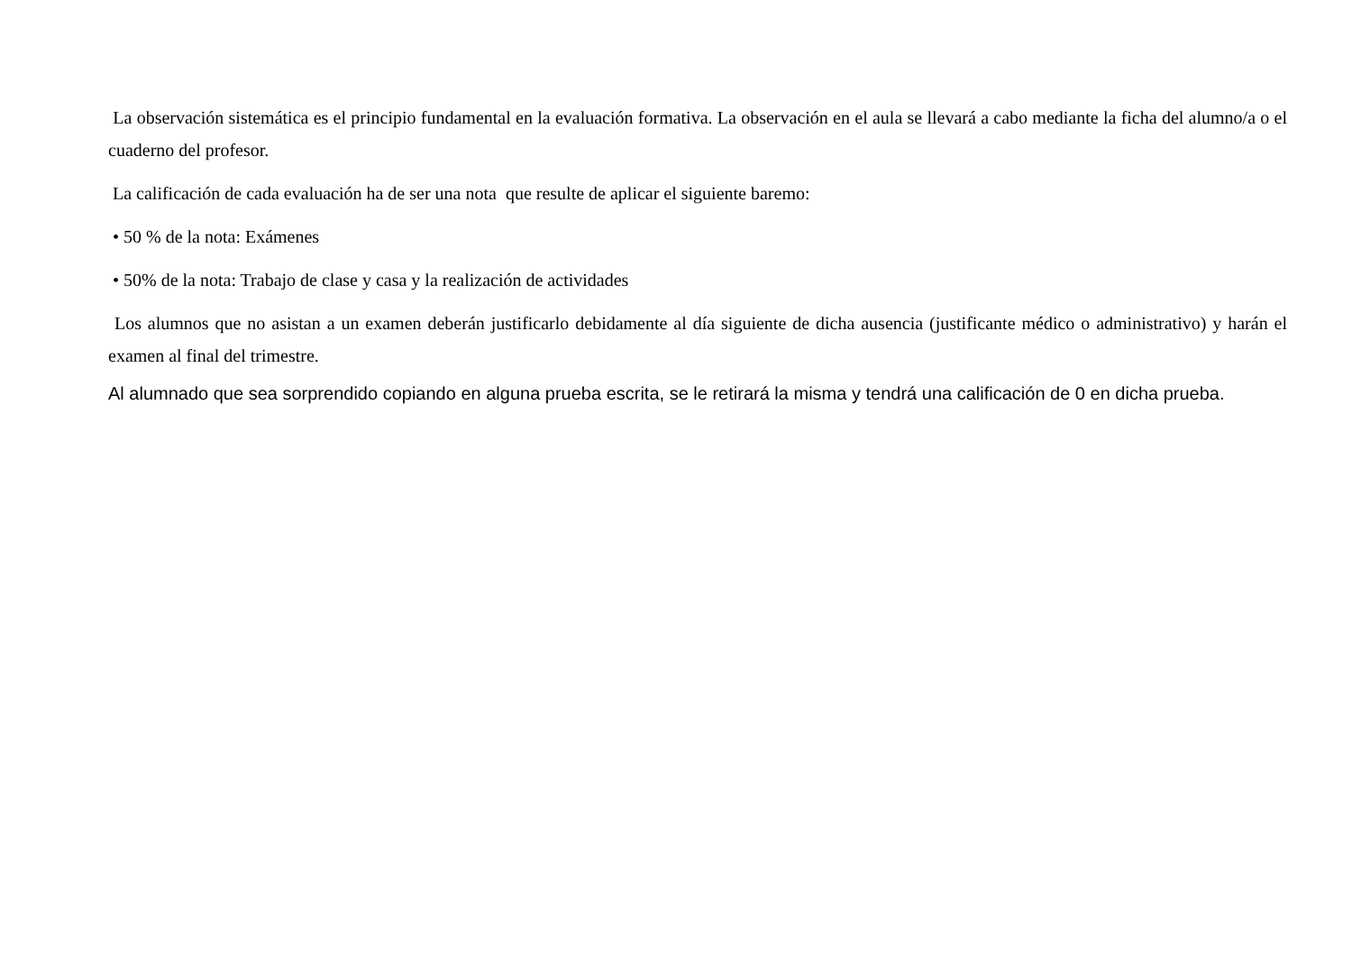La observación sistemática es el principio fundamental en la evaluación formativa. La observación en el aula se llevará a cabo mediante la ficha del alumno/a o el cuaderno del profesor.
La calificación de cada evaluación ha de ser una nota que resulte de aplicar el siguiente baremo:
• 50 % de la nota: Exámenes
• 50% de la nota: Trabajo de clase y casa y la realización de actividades
Los alumnos que no asistan a un examen deberán justificarlo debidamente al día siguiente de dicha ausencia (justificante médico o administrativo) y harán el examen al final del trimestre.
Al alumnado que sea sorprendido copiando en alguna prueba escrita, se le retirará la misma y tendrá una calificación de 0 en dicha prueba.